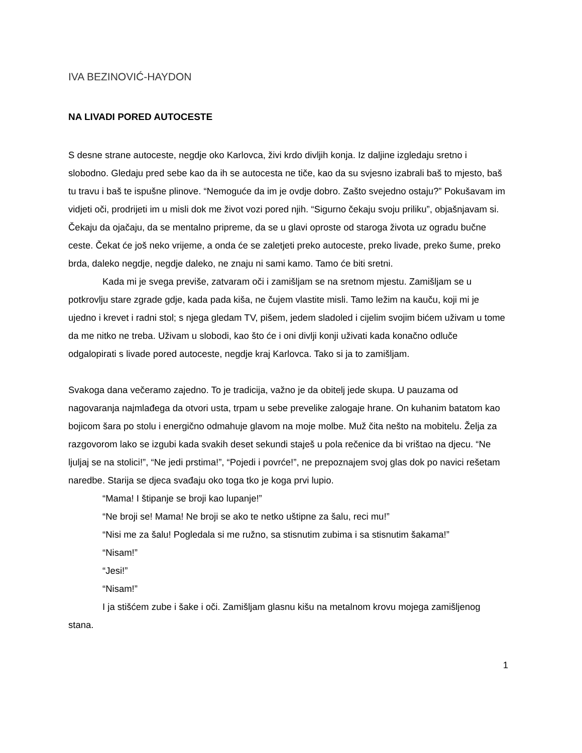IVA BEZINOVIĆ-HAYDON
NA LIVADI PORED AUTOCESTE
S desne strane autoceste, negdje oko Karlovca, živi krdo divljih konja. Iz daljine izgledaju sretno i slobodno. Gledaju pred sebe kao da ih se autocesta ne tiče, kao da su svjesno izabrali baš to mjesto, baš tu travu i baš te ispušne plinove. “Nemoguće da im je ovdje dobro. Zašto svejedno ostaju?” Pokušavam im vidjeti oči, prodrijeti im u misli dok me život vozi pored njih. “Sigurno čekaju svoju priliku”, objašnjavam si. Čekaju da ojačaju, da se mentalno pripreme, da se u glavi oproste od staroga života uz ogradu bučne ceste. Čekat će još neko vrijeme, a onda će se zaletjeti preko autoceste, preko livade, preko šume, preko brda, daleko negdje, negdje daleko, ne znaju ni sami kamo. Tamo će biti sretni.
Kada mi je svega previše, zatvaram oči i zamišljam se na sretnom mjestu. Zamišljam se u potkrovlju stare zgrade gdje, kada pada kiša, ne čujem vlastite misli. Tamo ležim na kauču, koji mi je ujedno i krevet i radni stol; s njega gledam TV, pišem, jedem sladoled i cijelim svojim bićem uživam u tome da me nitko ne treba. Uživam u slobodi, kao što će i oni divlji konji uživati kada konačno odluče odgalopirati s livade pored autoceste, negdje kraj Karlovca. Tako si ja to zamišljam.
Svakoga dana večeramo zajedno. To je tradicija, važno je da obitelj jede skupa. U pauzama od nagovaranja najmlađega da otvori usta, trpam u sebe prevelike zalogaje hrane. On kuhanim batatom kao bojicom šara po stolu i energično odmahuje glavom na moje molbe. Muž čita nešto na mobitelu. Želja za razgovorom lako se izgubi kada svakih deset sekundi staješ u pola rečenice da bi vrištao na djecu. “Ne ljuljaj se na stolici!”, “Ne jedi prstima!”, “Pojedi i povrće!”, ne prepoznajem svoj glas dok po navici rešetam naredbe. Starija se djeca svađaju oko toga tko je koga prvi lupio.
“Mama! I štipanje se broji kao lupanje!”
“Ne broji se! Mama! Ne broji se ako te netko uštipne za šalu, reci mu!”
“Nisi me za šalu! Pogledala si me ružno, sa stisnutim zubima i sa stisnutim šakama!”
“Nisam!”
“Jesi!”
“Nisam!”
I ja stišćem zube i šake i oči. Zamišljam glasnu kišu na metalnom krovu mojega zamišljenog stana.
1